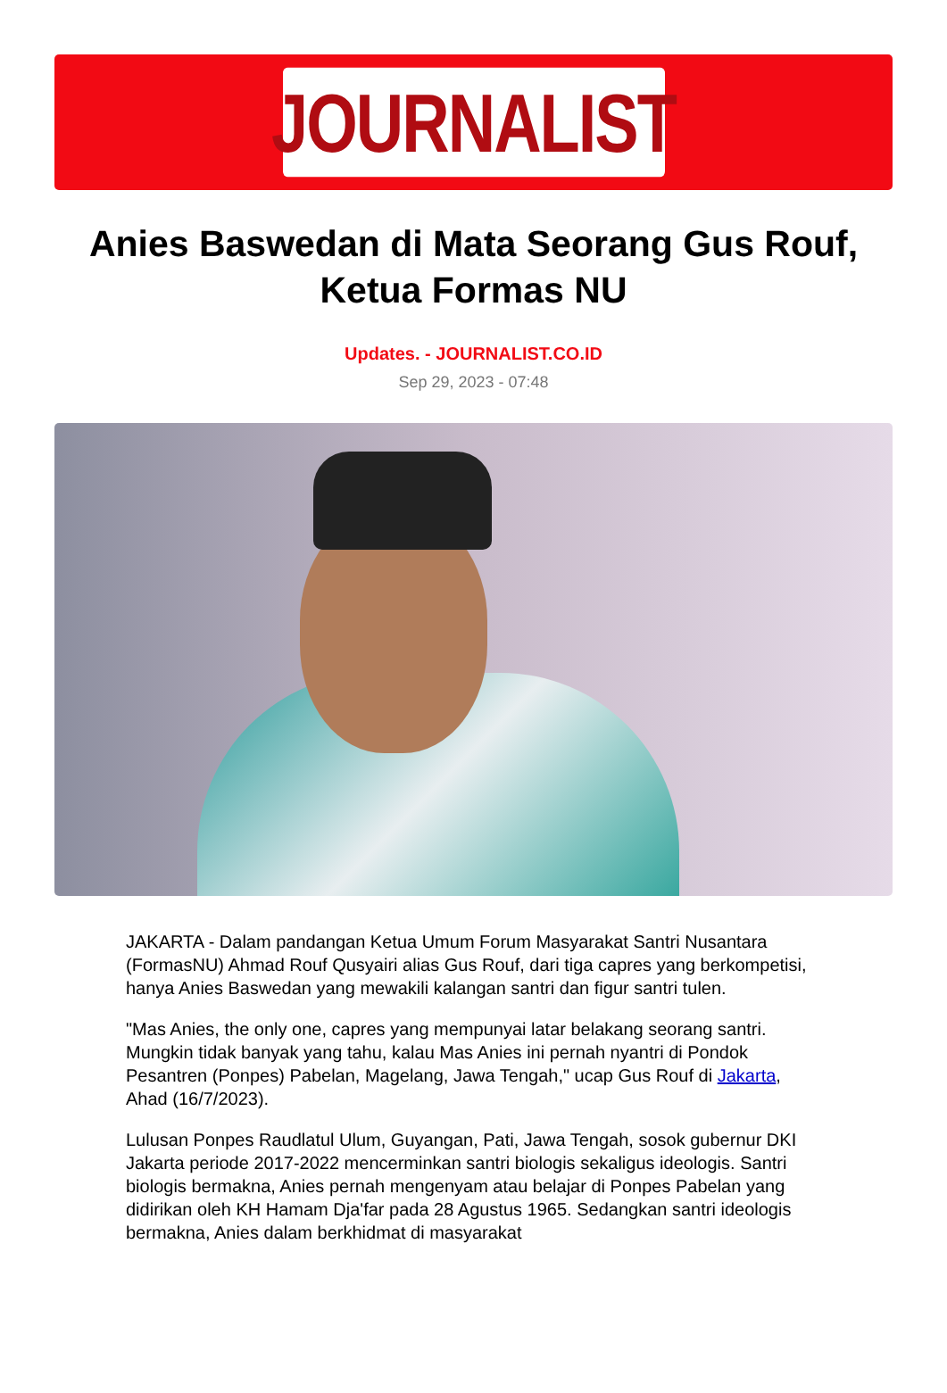JOURNALIST
Anies Baswedan di Mata Seorang Gus Rouf, Ketua Formas NU
Updates. - JOURNALIST.CO.ID
Sep 29, 2023 - 07:48
JAKARTA - Dalam pandangan Ketua Umum Forum Masyarakat Santri Nusantara (FormasNU) Ahmad Rouf Qusyairi alias Gus Rouf, dari tiga capres yang berkompetisi, hanya Anies Baswedan yang mewakili kalangan santri dan figur santri tulen.
"Mas Anies, the only one, capres yang mempunyai latar belakang seorang santri. Mungkin tidak banyak yang tahu, kalau Mas Anies ini pernah nyantri di Pondok Pesantren (Ponpes) Pabelan, Magelang, Jawa Tengah," ucap Gus Rouf di Jakarta, Ahad (16/7/2023).
Lulusan Ponpes Raudlatul Ulum, Guyangan, Pati, Jawa Tengah, sosok gubernur DKI Jakarta periode 2017-2022 mencerminkan santri biologis sekaligus ideologis. Santri biologis bermakna, Anies pernah mengenyam atau belajar di Ponpes Pabelan yang didirikan oleh KH Hamam Dja'far pada 28 Agustus 1965. Sedangkan santri ideologis bermakna, Anies dalam berkhidmat di masyarakat